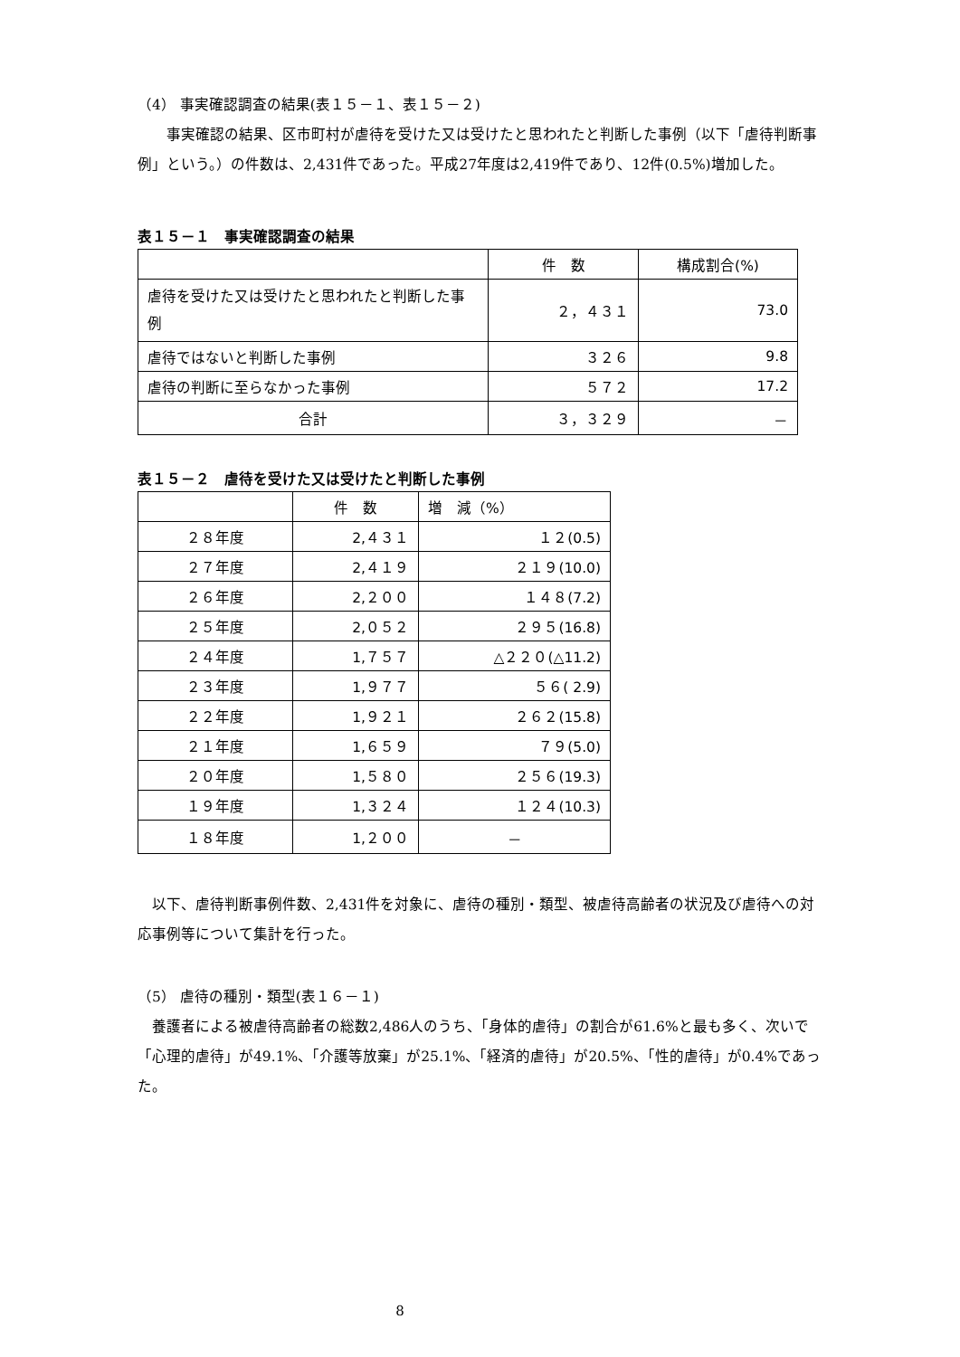（4） 事実確認調査の結果(表１５－１、表１５－２)
　　事実確認の結果、区市町村が虐待を受けた又は受けたと思われたと判断した事例（以下「虐待判断事例」という。）の件数は、2,431件であった。平成27年度は2,419件であり、12件(0.5%)増加した。
表１５－１　事実確認調査の結果
| | 件 数 | 構成割合(%) |
| --- | --- | --- |
| 虐待を受けた又は受けたと思われたと判断した事例 | ２，４３１ | 73.0 |
| 虐待ではないと判断した事例 | ３２６ | 9.8 |
| 虐待の判断に至らなかった事例 | ５７２ | 17.2 |
| 合計 | ３，３２９ | － |
表１５－２　虐待を受けた又は受けたと判断した事例
| | 件 数 | 増 減（%） |
| --- | --- | --- |
| ２８年度 | 2,４３１ | １２(0.5) |
| ２７年度 | 2,４１９ | ２１９(10.0) |
| ２６年度 | 2,２００ | １４８(7.2) |
| ２５年度 | 2,０５２ | ２９５(16.8) |
| ２４年度 | 1,７５７ | △２２０(△11.2) |
| ２３年度 | 1,９７７ | ５６( 2.9) |
| ２２年度 | 1,９２１ | ２６２(15.8) |
| ２１年度 | 1,６５９ | ７９(5.0) |
| ２０年度 | 1,５８０ | ２５６(19.3) |
| １９年度 | 1,３２４ | １２４(10.3) |
| １８年度 | 1,２００ | － |
　以下、虐待判断事例件数、2,431件を対象に、虐待の種別・類型、被虐待高齢者の状況及び虐待への対応事例等について集計を行った。
（5） 虐待の種別・類型(表１６－１)
　養護者による被虐待高齢者の総数2,486人のうち、「身体的虐待」の割合が61.6%と最も多く、次いで「心理的虐待」が49.1%、「介護等放棄」が25.1%、「経済的虐待」が20.5%、「性的虐待」が0.4%であった。
8